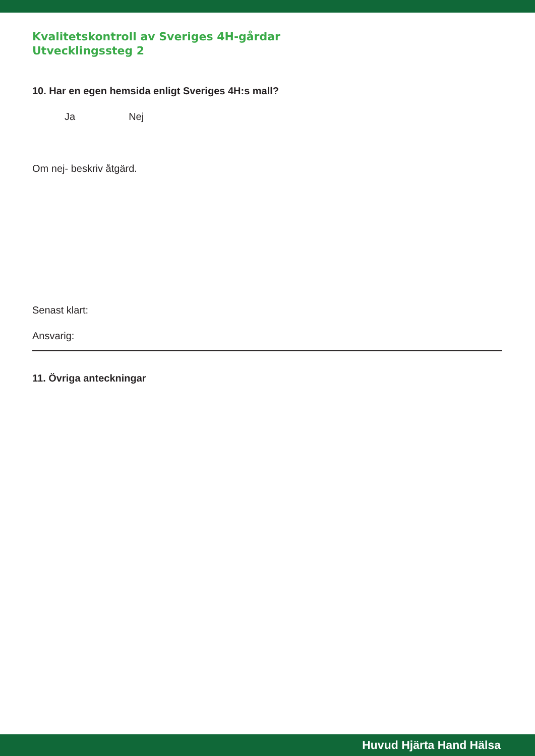Kvalitetskontroll av Sveriges 4H-gårdar
Utvecklingssteg 2
10. Har en egen hemsida enligt Sveriges 4H:s mall?
Ja Nej
Om nej- beskriv åtgärd.
Senast klart:
Ansvarig:
11. Övriga anteckningar
Huvud Hjärta Hand Hälsa